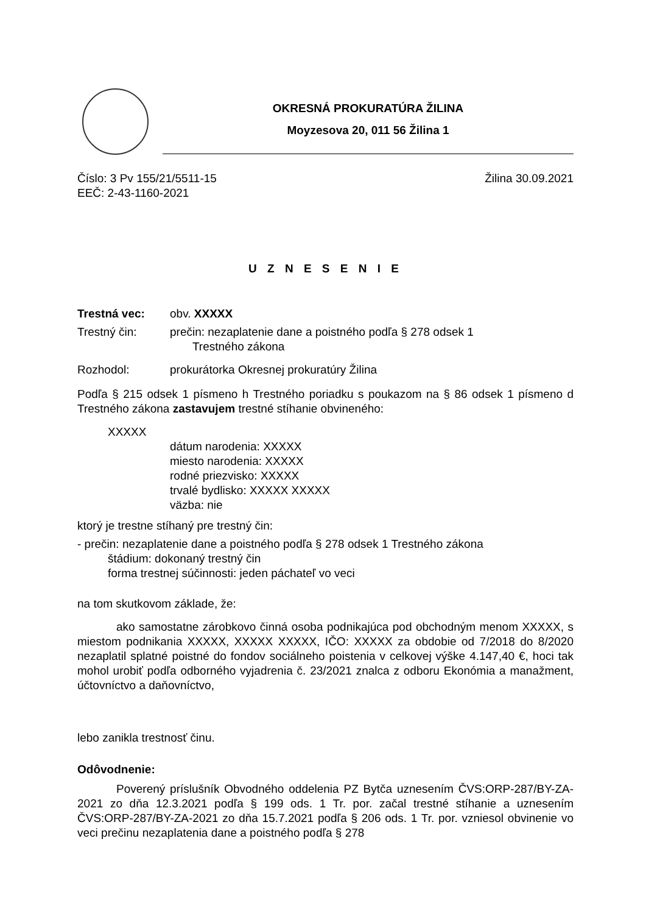OKRESNÁ PROKURATÚRA ŽILINA
Moyzesova 20, 011 56 Žilina 1
Číslo: 3 Pv 155/21/5511-15 Žilina 30.09.2021
EEČ: 2-43-1160-2021
U Z N E S E N I E
Trestná vec: obv. XXXXX
Trestný čin: prečin: nezaplatenie dane a poistného podľa § 278 odsek 1
Trestného zákona
Rozhodol: prokurátorka Okresnej prokuratúry Žilina
Podľa § 215 odsek 1 písmeno h Trestného poriadku s poukazom na § 86 odsek 1 písmeno d Trestného zákona zastavujem trestné stíhanie obvineného:
XXXXX
dátum narodenia: XXXXX
miesto narodenia: XXXXX
rodné priezvisko: XXXXX
trvalé bydlisko: XXXXX XXXXX
väzba: nie
ktorý je trestne stíhaný pre trestný čin:
- prečin: nezaplatenie dane a poistného podľa § 278 odsek 1 Trestného zákona
štádium: dokonaný trestný čin
forma trestnej súčinnosti: jeden páchateľ vo veci
na tom skutkovom základe, že:
ako samostatne zárobkovo činná osoba podnikajúca pod obchodným menom XXXXX, s miestom podnikania XXXXX, XXXXX XXXXX, IČO: XXXXX za obdobie od 7/2018 do 8/2020 nezaplatil splatné poistné do fondov sociálneho poistenia v celkovej výške 4.147,40 €, hoci tak mohol urobiť podľa odborného vyjadrenia č. 23/2021 znalca z odboru Ekonómia a manažment, účtovníctvo a daňovníctvo,
lebo zanikla trestnosť činu.
Odôvodnenie:
Poverený príslušník Obvodného oddelenia PZ Bytča uznesením ČVS:ORP-287/BY-ZA-2021 zo dňa 12.3.2021 podľa § 199 ods. 1 Tr. por. začal trestné stíhanie a uznesením ČVS:ORP-287/BY-ZA-2021 zo dňa 15.7.2021 podľa § 206 ods. 1 Tr. por. vzniesol obvinenie vo veci prečinu nezaplatenia dane a poistného podľa § 278